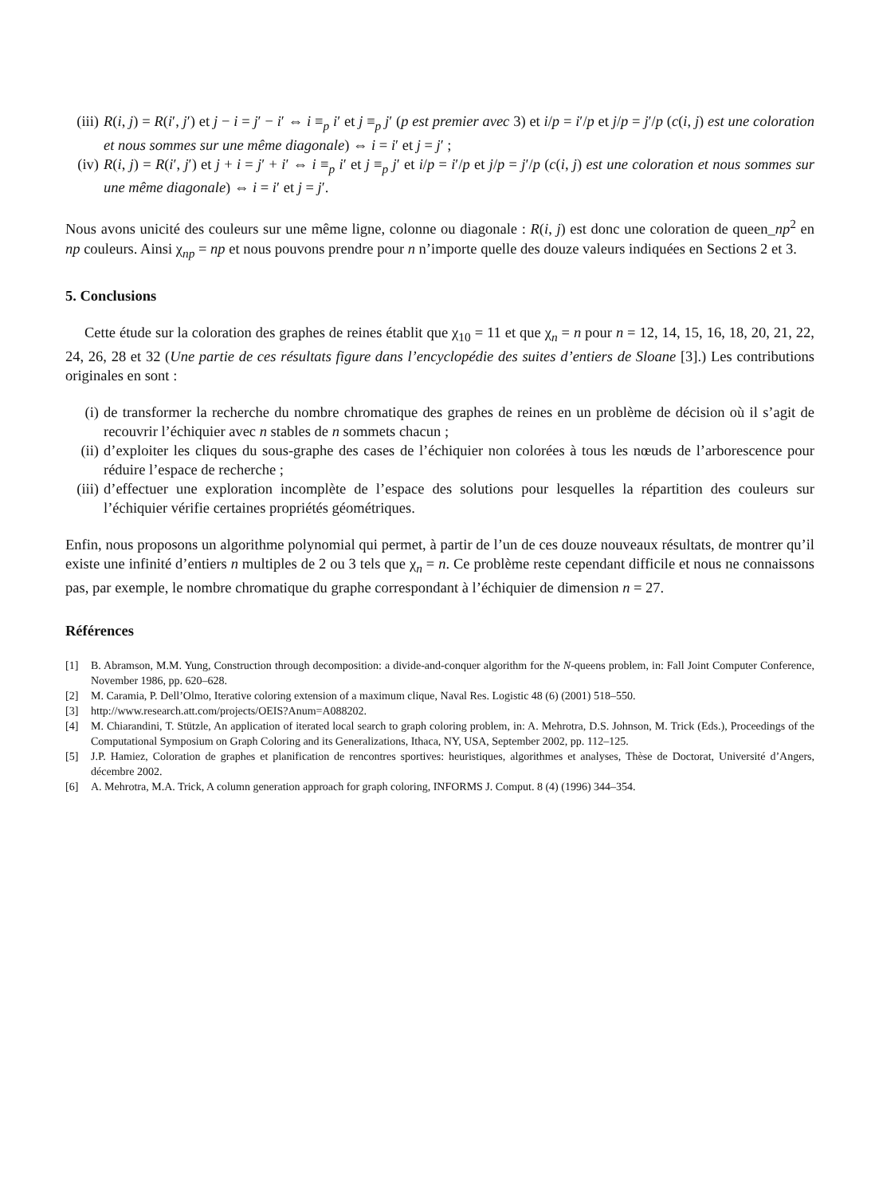(iii) R(i, j) = R(i′, j′) et j − i = j′ − i′ ⇔ i ≡<sub>p</sub> i′ et j ≡<sub>p</sub> j′ (p est premier avec 3) et i/p = i′/p et j/p = j′/p (c(i, j) est une coloration et nous sommes sur une même diagonale) ⇔ i = i′ et j = j′ ;
(iv) R(i, j) = R(i′, j′) et j + i = j′ + i′ ⇔ i ≡<sub>p</sub> i′ et j ≡<sub>p</sub> j′ et i/p = i′/p et j/p = j′/p (c(i, j) est une coloration et nous sommes sur une même diagonale) ⇔ i = i′ et j = j′.
Nous avons unicité des couleurs sur une même ligne, colonne ou diagonale : R(i, j) est donc une coloration de queen_np<sup>2</sup> en np couleurs. Ainsi χ<sub>np</sub> = np et nous pouvons prendre pour n n’importe quelle des douze valeurs indiquées en Sections 2 et 3.
5. Conclusions
Cette étude sur la coloration des graphes de reines établit que χ<sub>10</sub> = 11 et que χ<sub>n</sub> = n pour n = 12, 14, 15, 16, 18, 20, 21, 22, 24, 26, 28 et 32 (Une partie de ces résultats figure dans l’encyclopédie des suites d’entiers de Sloane [3].) Les contributions originales en sont :
(i) de transformer la recherche du nombre chromatique des graphes de reines en un problème de décision où il s’agit de recouvrir l’échiquier avec n stables de n sommets chacun ;
(ii) d’exploiter les cliques du sous-graphe des cases de l’échiquier non colorées à tous les nœuds de l’arborescence pour réduire l’espace de recherche ;
(iii) d’effectuer une exploration incomplète de l’espace des solutions pour lesquelles la répartition des couleurs sur l’échiquier vérifie certaines propriétés géométriques.
Enfin, nous proposons un algorithme polynomial qui permet, à partir de l’un de ces douze nouveaux résultats, de montrer qu’il existe une infinité d’entiers n multiples de 2 ou 3 tels que χ<sub>n</sub> = n. Ce problème reste cependant difficile et nous ne connaissons pas, par exemple, le nombre chromatique du graphe correspondant à l’échiquier de dimension n = 27.
Références
[1] B. Abramson, M.M. Yung, Construction through decomposition: a divide-and-conquer algorithm for the N-queens problem, in: Fall Joint Computer Conference, November 1986, pp. 620–628.
[2] M. Caramia, P. Dell’Olmo, Iterative coloring extension of a maximum clique, Naval Res. Logistic 48 (6) (2001) 518–550.
[3] http://www.research.att.com/projects/OEIS?Anum=A088202.
[4] M. Chiarandini, T. Stützle, An application of iterated local search to graph coloring problem, in: A. Mehrotra, D.S. Johnson, M. Trick (Eds.), Proceedings of the Computational Symposium on Graph Coloring and its Generalizations, Ithaca, NY, USA, September 2002, pp. 112–125.
[5] J.P. Hamiez, Coloration de graphes et planification de rencontres sportives: heuristiques, algorithmes et analyses, Thèse de Doctorat, Université d’Angers, décembre 2002.
[6] A. Mehrotra, M.A. Trick, A column generation approach for graph coloring, INFORMS J. Comput. 8 (4) (1996) 344–354.